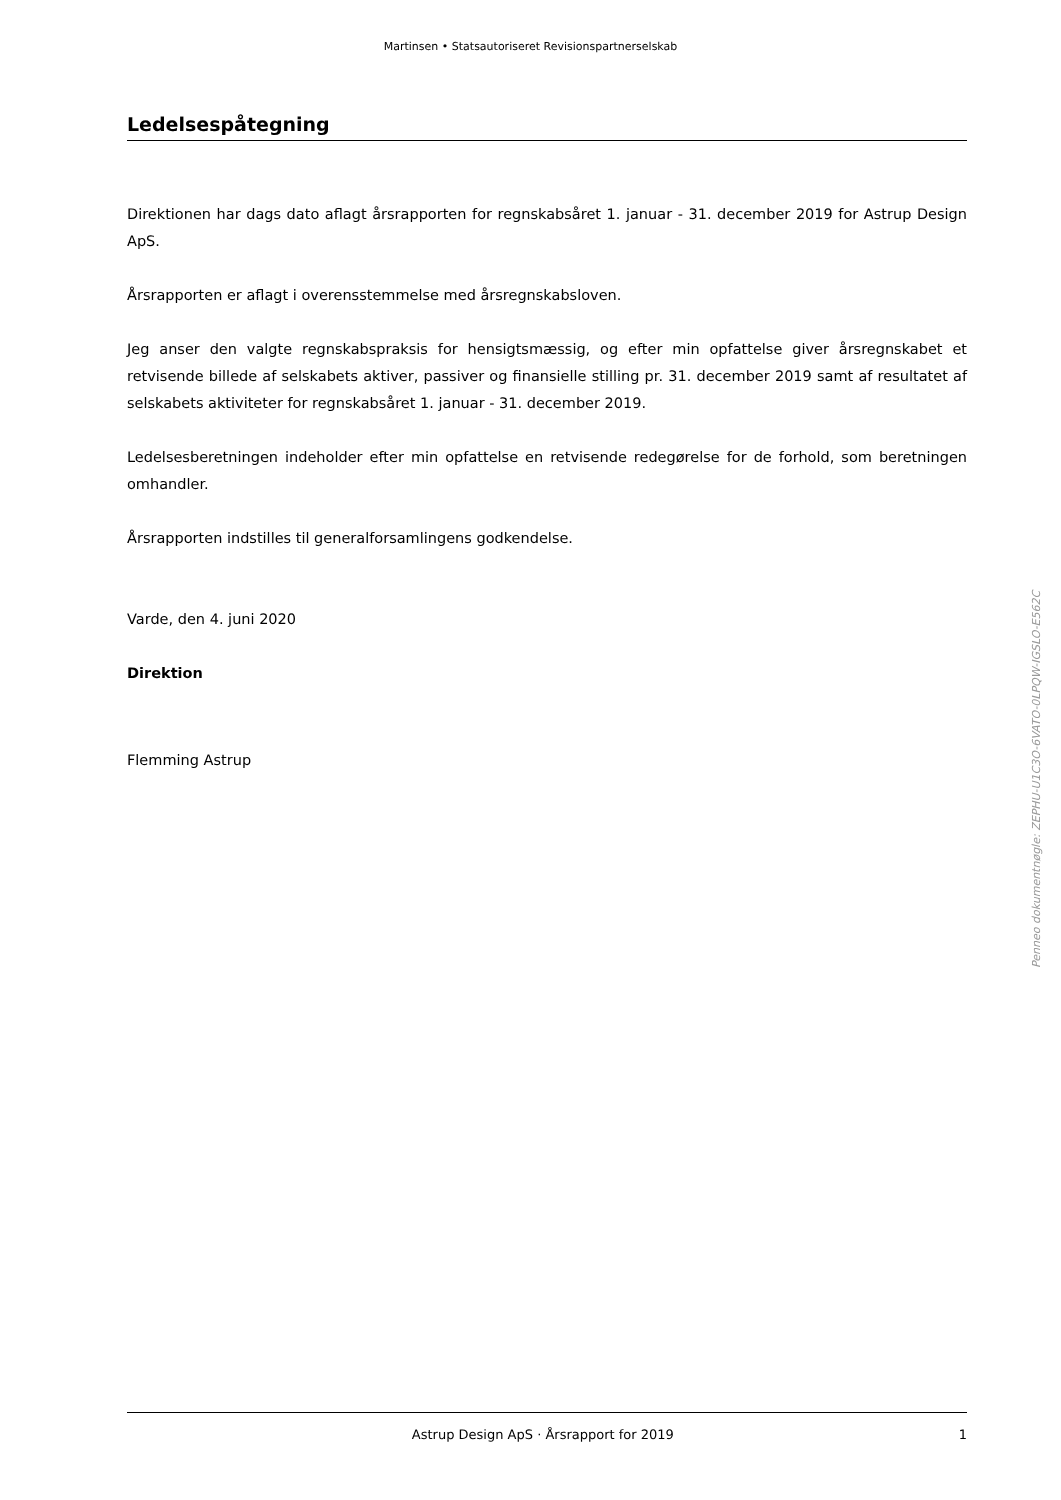Martinsen • Statsautoriseret Revisionspartnerselskab
Ledelsespåtegning
Direktionen har dags dato aflagt årsrapporten for regnskabsåret 1. januar - 31. december 2019 for Astrup Design ApS.
Årsrapporten er aflagt i overensstemmelse med årsregnskabsloven.
Jeg anser den valgte regnskabspraksis for hensigtsmæssig, og efter min opfattelse giver årsregnskabet et retvisende billede af selskabets aktiver, passiver og finansielle stilling pr. 31. december 2019 samt af resultatet af selskabets aktiviteter for regnskabsåret 1. januar - 31. december 2019.
Ledelsesberetningen indeholder efter min opfattelse en retvisende redegørelse for de forhold, som beretningen omhandler.
Årsrapporten indstilles til generalforsamlingens godkendelse.
Varde, den 4. juni 2020
Direktion
Flemming Astrup
Penneo dokumentnøgle: ZEPHU-U1C3O-6VATO-0LPQW-IGSLO-E562C
Astrup Design ApS · Årsrapport for 2019 1